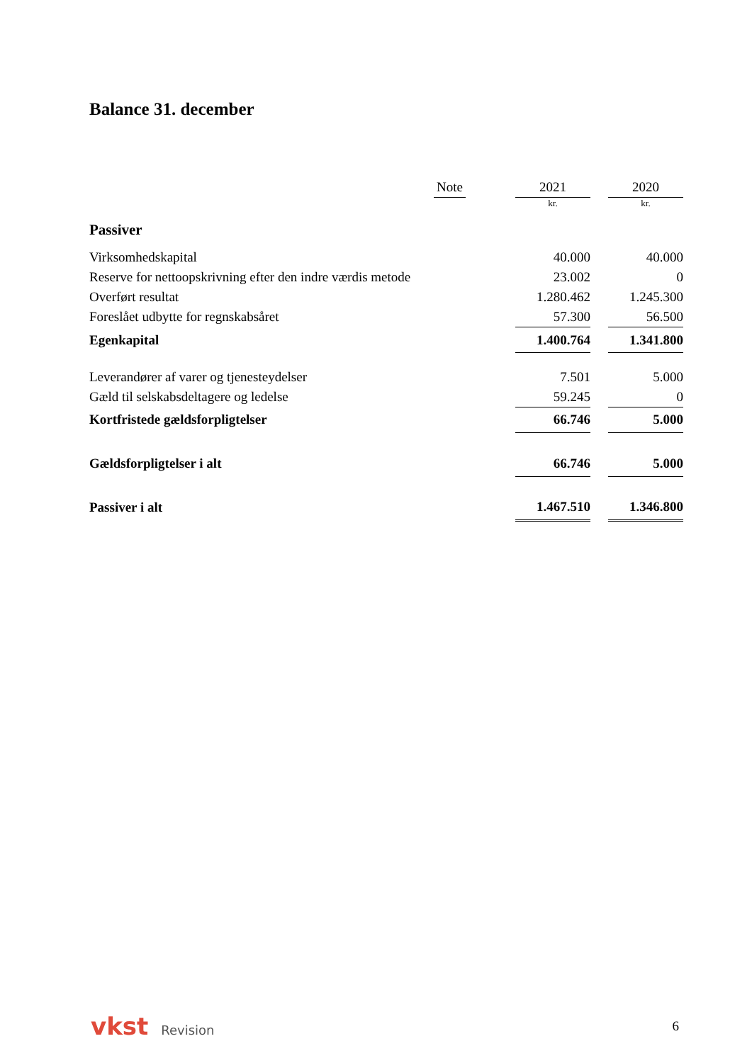Balance 31. december
| | Note | | 2021 | | 2020 |
| --- | --- | --- | --- | --- | --- |
| | | | kr. | | kr. |
| Passiver | | | | | |
| Virksomhedskapital | | | 40.000 | | 40.000 |
| Reserve for nettoopskrivning efter den indre værdis metode | | | 23.002 | | 0 |
| Overført resultat | | | 1.280.462 | | 1.245.300 |
| Foreslået udbytte for regnskabsåret | | | 57.300 | | 56.500 |
| Egenkapital | | | 1.400.764 | | 1.341.800 |
| Leverandører af varer og tjenesteydelser | | | 7.501 | | 5.000 |
| Gæld til selskabsdeltagere og ledelse | | | 59.245 | | 0 |
| Kortfristede gældsforpligtelser | | | 66.746 | | 5.000 |
| Gældsforpligtelser i alt | | | 66.746 | | 5.000 |
| Passiver i alt | | | 1.467.510 | | 1.346.800 |
vkst Revision 6